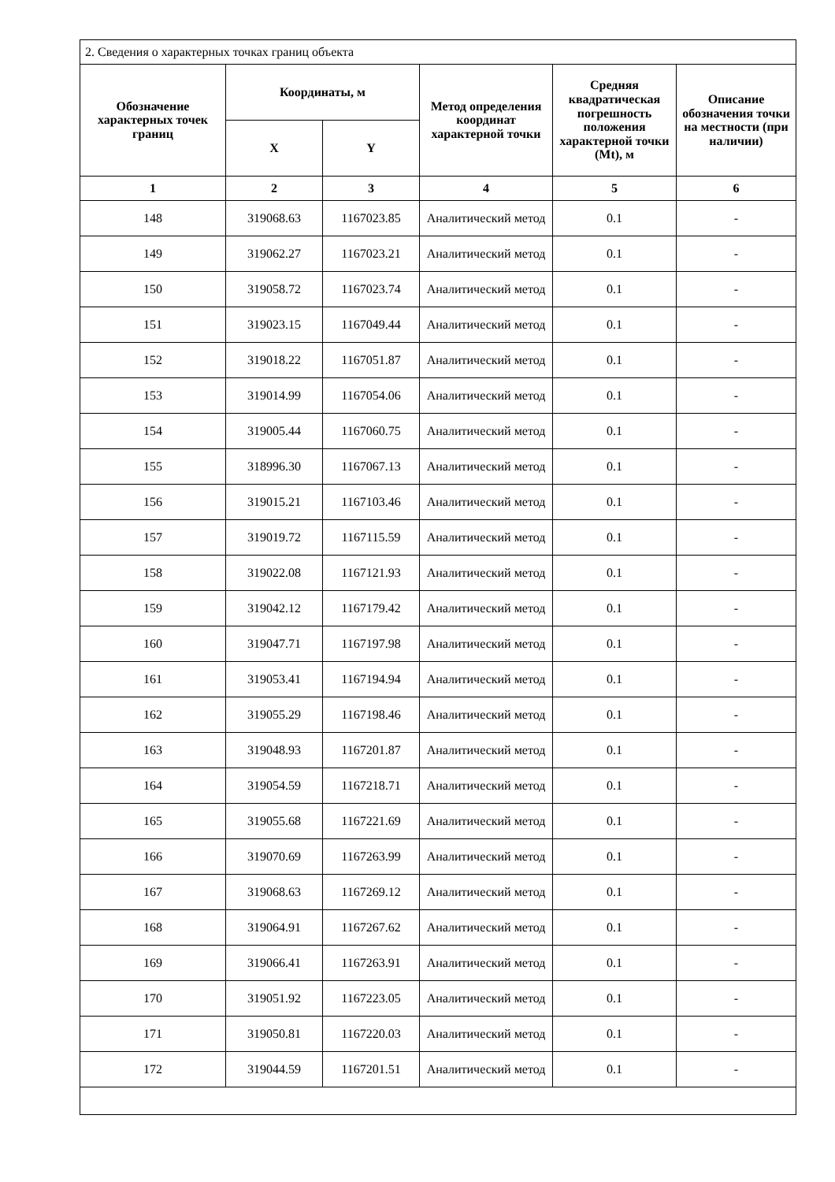| 2. Сведения о характерных точках границ объекта | | | | | |
| Обозначение характерных точек границ | Координаты, м | | Метод определения координат характерной точки | Средняя квадратическая погрешность положения характерной точки (Mt), м | Описание обозначения точки на местности (при наличии) |
| | X | Y | | | |
| 1 | 2 | 3 | 4 | 5 | 6 |
| 148 | 319068.63 | 1167023.85 | Аналитический метод | 0.1 | - |
| 149 | 319062.27 | 1167023.21 | Аналитический метод | 0.1 | - |
| 150 | 319058.72 | 1167023.74 | Аналитический метод | 0.1 | - |
| 151 | 319023.15 | 1167049.44 | Аналитический метод | 0.1 | - |
| 152 | 319018.22 | 1167051.87 | Аналитический метод | 0.1 | - |
| 153 | 319014.99 | 1167054.06 | Аналитический метод | 0.1 | - |
| 154 | 319005.44 | 1167060.75 | Аналитический метод | 0.1 | - |
| 155 | 318996.30 | 1167067.13 | Аналитический метод | 0.1 | - |
| 156 | 319015.21 | 1167103.46 | Аналитический метод | 0.1 | - |
| 157 | 319019.72 | 1167115.59 | Аналитический метод | 0.1 | - |
| 158 | 319022.08 | 1167121.93 | Аналитический метод | 0.1 | - |
| 159 | 319042.12 | 1167179.42 | Аналитический метод | 0.1 | - |
| 160 | 319047.71 | 1167197.98 | Аналитический метод | 0.1 | - |
| 161 | 319053.41 | 1167194.94 | Аналитический метод | 0.1 | - |
| 162 | 319055.29 | 1167198.46 | Аналитический метод | 0.1 | - |
| 163 | 319048.93 | 1167201.87 | Аналитический метод | 0.1 | - |
| 164 | 319054.59 | 1167218.71 | Аналитический метод | 0.1 | - |
| 165 | 319055.68 | 1167221.69 | Аналитический метод | 0.1 | - |
| 166 | 319070.69 | 1167263.99 | Аналитический метод | 0.1 | - |
| 167 | 319068.63 | 1167269.12 | Аналитический метод | 0.1 | - |
| 168 | 319064.91 | 1167267.62 | Аналитический метод | 0.1 | - |
| 169 | 319066.41 | 1167263.91 | Аналитический метод | 0.1 | - |
| 170 | 319051.92 | 1167223.05 | Аналитический метод | 0.1 | - |
| 171 | 319050.81 | 1167220.03 | Аналитический метод | 0.1 | - |
| 172 | 319044.59 | 1167201.51 | Аналитический метод | 0.1 | - |